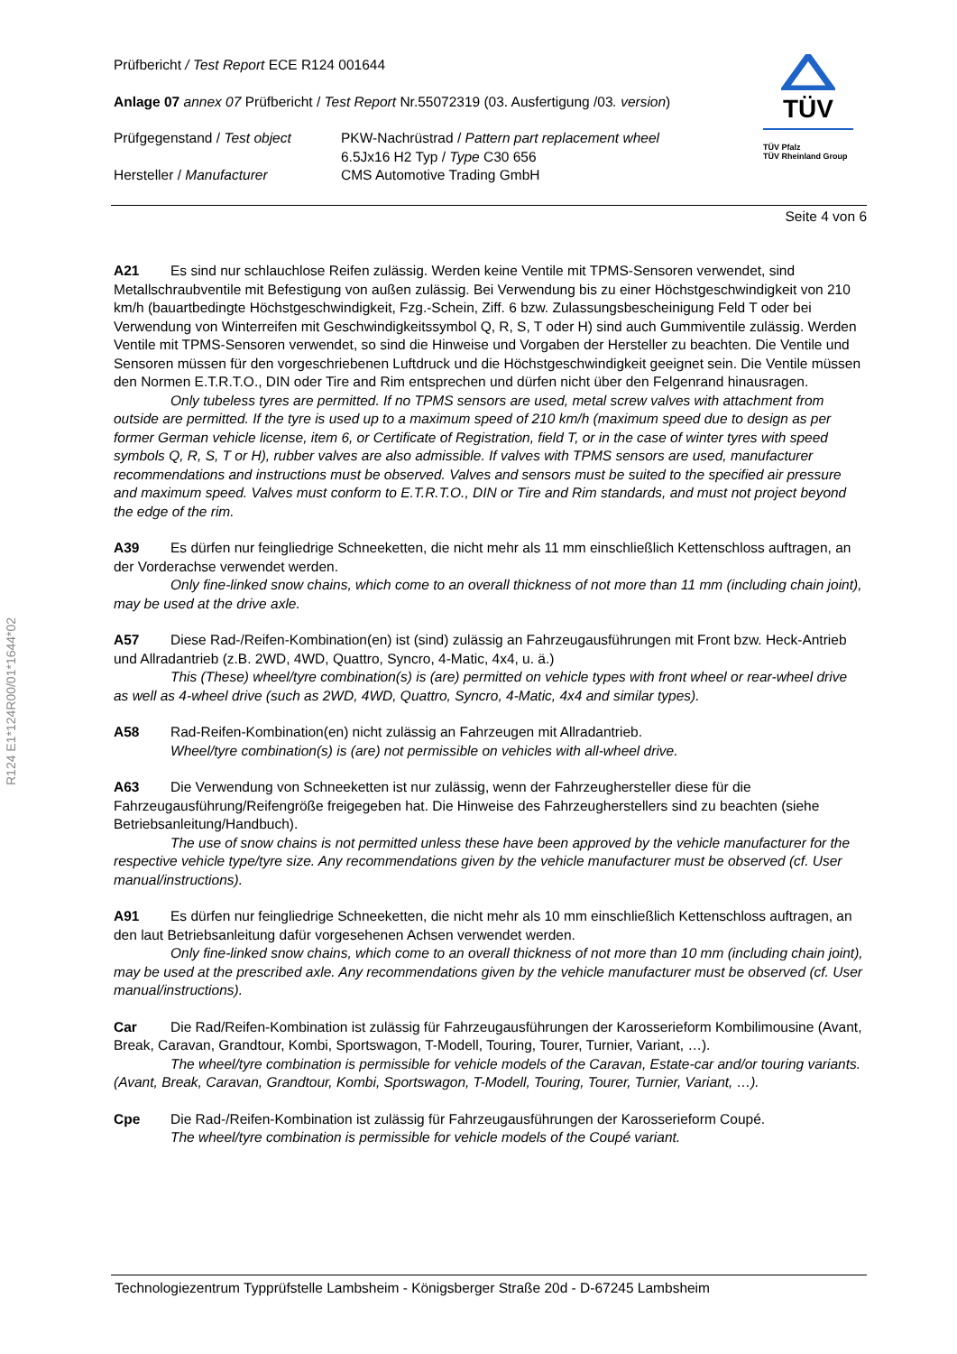R124 E1*124R00/01*1644*02
TÜV
TÜV Pfalz
TÜV Rheinland Group
Prüfbericht / Test Report ECE R124 001644
Anlage 07 annex 07 Prüfbericht / Test Report Nr.55072319 (03. Ausfertigung /03. version)
Prüfgegenstand / Test object
Hersteller / Manufacturer
PKW-Nachrüstrad / Pattern part replacement wheel
6.5Jx16 H2 Typ / Type C30 656
CMS Automotive Trading GmbH
Seite 4 von 6
A21 Es sind nur schlauchlose Reifen zulässig. Werden keine Ventile mit TPMS-Sensoren verwendet, sind Metallschraubventile mit Befestigung von außen zulässig. Bei Verwendung bis zu einer Höchstgeschwindigkeit von 210 km/h (bauartbedingte Höchstgeschwindigkeit, Fzg.-Schein, Ziff. 6 bzw. Zulassungsbescheinigung Feld T oder bei Verwendung von Winterreifen mit Geschwindigkeitssymbol Q, R, S, T oder H) sind auch Gummiventile zulässig. Werden Ventile mit TPMS-Sensoren verwendet, so sind die Hinweise und Vorgaben der Hersteller zu beachten. Die Ventile und Sensoren müssen für den vorgeschriebenen Luftdruck und die Höchstgeschwindigkeit geeignet sein. Die Ventile müssen den Normen E.T.R.T.O., DIN oder Tire and Rim entsprechen und dürfen nicht über den Felgenrand hinausragen.
Only tubeless tyres are permitted. If no TPMS sensors are used, metal screw valves with attachment from outside are permitted. If the tyre is used up to a maximum speed of 210 km/h (maximum speed due to design as per former German vehicle license, item 6, or Certificate of Registration, field T, or in the case of winter tyres with speed symbols Q, R, S, T or H), rubber valves are also admissible. If valves with TPMS sensors are used, manufacturer recommendations and instructions must be observed. Valves and sensors must be suited to the specified air pressure and maximum speed. Valves must conform to E.T.R.T.O., DIN or Tire and Rim standards, and must not project beyond the edge of the rim.
A39 Es dürfen nur feingliedrige Schneeketten, die nicht mehr als 11 mm einschließlich Kettenschloss auftragen, an der Vorderachse verwendet werden.
Only fine-linked snow chains, which come to an overall thickness of not more than 11 mm (including chain joint), may be used at the drive axle.
A57 Diese Rad-/Reifen-Kombination(en) ist (sind) zulässig an Fahrzeugausführungen mit Front bzw. Heck-Antrieb und Allradantrieb (z.B. 2WD, 4WD, Quattro, Syncro, 4-Matic, 4x4, u. ä.)
This (These) wheel/tyre combination(s) is (are) permitted on vehicle types with front wheel or rear-wheel drive as well as 4-wheel drive (such as 2WD, 4WD, Quattro, Syncro, 4-Matic, 4x4 and similar types).
A58 Rad-Reifen-Kombination(en) nicht zulässig an Fahrzeugen mit Allradantrieb.
Wheel/tyre combination(s) is (are) not permissible on vehicles with all-wheel drive.
A63 Die Verwendung von Schneeketten ist nur zulässig, wenn der Fahrzeughersteller diese für die Fahrzeugausführung/Reifengröße freigegeben hat. Die Hinweise des Fahrzeugherstellers sind zu beachten (siehe Betriebsanleitung/Handbuch).
The use of snow chains is not permitted unless these have been approved by the vehicle manufacturer for the respective vehicle type/tyre size. Any recommendations given by the vehicle manufacturer must be observed (cf. User manual/instructions).
A91 Es dürfen nur feingliedrige Schneeketten, die nicht mehr als 10 mm einschließlich Kettenschloss auftragen, an den laut Betriebsanleitung dafür vorgesehenen Achsen verwendet werden.
Only fine-linked snow chains, which come to an overall thickness of not more than 10 mm (including chain joint), may be used at the prescribed axle. Any recommendations given by the vehicle manufacturer must be observed (cf. User manual/instructions).
Car Die Rad/Reifen-Kombination ist zulässig für Fahrzeugausführungen der Karosserieform Kombilimousine (Avant, Break, Caravan, Grandtour, Kombi, Sportswagon, T-Modell, Touring, Tourer, Turnier, Variant, …).
The wheel/tyre combination is permissible for vehicle models of the Caravan, Estate-car and/or touring variants. (Avant, Break, Caravan, Grandtour, Kombi, Sportswagon, T-Modell, Touring, Tourer, Turnier, Variant, …).
Cpe Die Rad-/Reifen-Kombination ist zulässig für Fahrzeugausführungen der Karosserieform Coupé.
The wheel/tyre combination is permissible for vehicle models of the Coupé variant.
Technologiezentrum Typprüfstelle Lambsheim - Königsberger Straße 20d - D-67245 Lambsheim